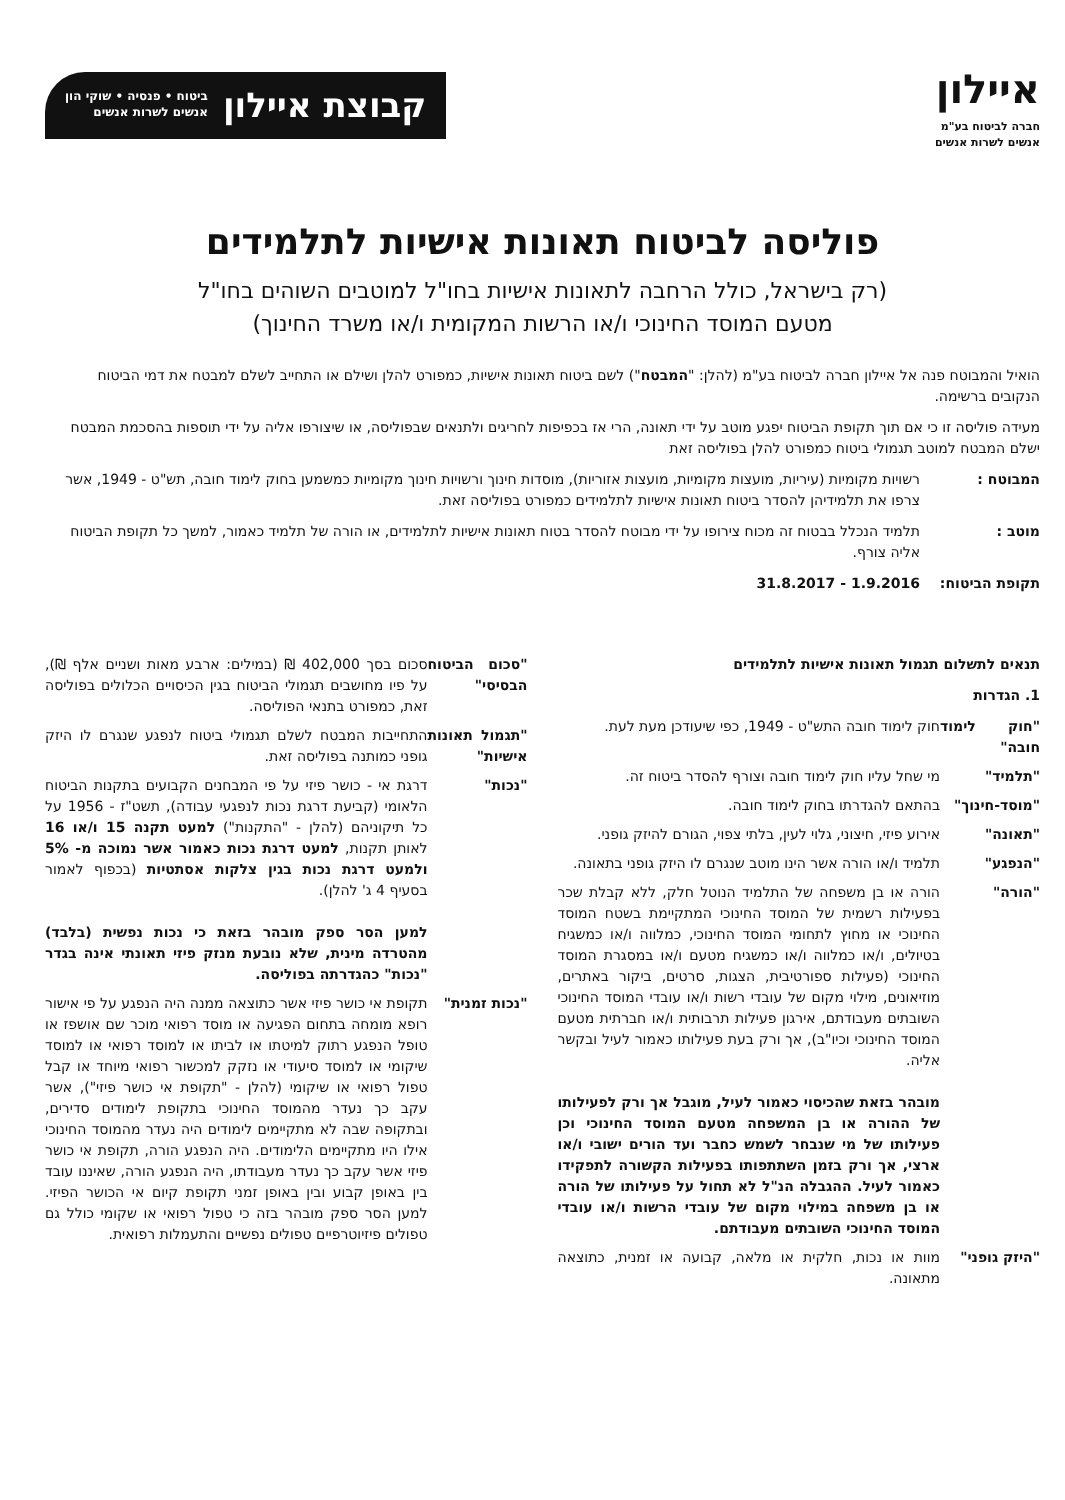איילון
חברה לביטוח בע"מ
אנשים לשרות אנשים
קבוצת איילון
ביטוח • פנסיה • שוקי הון
אנשים לשרות אנשים
פוליסה לביטוח תאונות אישיות לתלמידים
(רק בישראל, כולל הרחבה לתאונות אישיות בחו"ל למוטבים השוהים בחו"ל
מטעם המוסד החינוכי ו/או הרשות המקומית ו/או משרד החינוך)
הואיל והמבוטח פנה אל איילון חברה לביטוח בע"מ (להלן: "המבטח") לשם ביטוח תאונות אישיות, כמפורט להלן ושילם או התחייב לשלם למבטח את דמי הביטוח הנקובים ברשימה.
מעידה פוליסה זו כי אם תוך תקופת הביטוח יפגע מוטב על ידי תאונה, הרי אז בכפיפות לחריגים ולתנאים שבפוליסה, או שיצורפו אליה על ידי תוספות בהסכמת המבטח ישלם המבטח למוטב תגמולי ביטוח כמפורט להלן בפוליסה זאת
המבוטח : רשויות מקומיות (עיריות, מועצות מקומיות, מועצות אזוריות), מוסדות חינוך ורשויות חינוך מקומיות כמשמען בחוק לימוד חובה, תש"ט - 1949, אשר צרפו את תלמידיהן להסדר ביטוח תאונות אישיות לתלמידים כמפורט בפוליסה זאת.
מוטב : תלמיד הנכלל בבטוח זה מכוח צירופו על ידי מבוטח להסדר בטוח תאונות אישיות לתלמידים, או הורה של תלמיד כאמור, למשך כל תקופת הביטוח אליה צורף.
תקופת הביטוח: 1.9.2016 - 31.8.2017
תנאים לתשלום תגמול תאונות אישיות לתלמידים
1. הגדרות
"חוק לימוד חובה"
חוק לימוד חובה התש"ט - 1949, כפי שיעודכן מעת לעת.
"תלמיד" מי שחל עליו חוק לימוד חובה וצורף להסדר ביטוח זה.
"מוסד-חינוך"
בהתאם להגדרתו בחוק לימוד חובה.
"תאונה" אירוע פיזי, חיצוני, גלוי לעין, בלתי צפוי, הגורם להיזק גופני.
"הנפגע" תלמיד ו/או הורה אשר הינו מוטב שנגרם לו היזק גופני בתאונה.
"הורה" הורה או בן משפחה של התלמיד הנוטל חלק, ללא קבלת שכר בפעילות רשמית של המוסד החינוכי המתקיימת בשטח המוסד החינוכי או מחוץ לתחומי המוסד החינוכי, כמלווה ו/או כמשגיח בטיולים, ו/או כמלווה ו/או כמשגיח מטעם ו/או במסגרת המוסד החינוכי (פעילות ספורטיבית, הצגות, סרטים, ביקור באתרים, מוזיאונים, מילוי מקום של עובדי רשות ו/או עובדי המוסד החינוכי השובתים מעבודתם, אירגון פעילות תרבותית ו/או חברתית מטעם המוסד החינוכי וכיו"ב), אך ורק בעת פעילותו כאמור לעיל ובקשר אליה.
מובהר בזאת שהכיסוי כאמור לעיל, מוגבל אך ורק לפעילותו של ההורה או בן המשפחה מטעם המוסד החינוכי וכן פעילותו של מי שנבחר לשמש כחבר ועד הורים ישובי ו/או ארצי, אך ורק בזמן השתתפותו בפעילות הקשורה לתפקידו כאמור לעיל. ההגבלה הנ"ל לא תחול על פעילותו של הורה או בן משפחה במילוי מקום של עובדי הרשות ו/או עובדי המוסד החינוכי השובתים מעבודתם.
"היזק גופני"
מוות או נכות, חלקית או מלאה, קבועה או זמנית, כתוצאה מתאונה.
"סכום הביטוח הבסיסי"
סכום בסך 402,000 ₪ (במילים: ארבע מאות ושניים אלף ₪), על פיו מחושבים תגמולי הביטוח בגין הכיסויים הכלולים בפוליסה זאת, כמפורט בתנאי הפוליסה.
"תגמול תאונות אישיות"
התחייבות המבטח לשלם תגמולי ביטוח לנפגע שנגרם לו היזק גופני כמותנה בפוליסה זאת.
"נכות" דרגת אי - כושר פיזי על פי המבחנים הקבועים בתקנות הביטוח הלאומי (קביעת דרגת נכות לנפגעי עבודה), תשט"ז - 1956 על כל תיקוניהם (להלן - "התקנות") למעט תקנה 15 ו/או 16 לאותן תקנות, למעט דרגת נכות כאמור אשר נמוכה מ- 5% ולמעט דרגת נכות בגין צלקות אסתטיות (בכפוף לאמור בסעיף 4 ג' להלן).
למען הסר ספק מובהר בזאת כי נכות נפשית (בלבד) מהטרדה מינית, שלא נובעת מנזק פיזי תאונתי אינה בגדר "נכות" כהגדרתה בפוליסה.
"נכות זמנית"
תקופת אי כושר פיזי אשר כתוצאה ממנה היה הנפגע על פי אישור רופא מומחה בתחום הפגיעה או מוסד רפואי מוכר שם אושפז או טופל הנפגע רתוק למיטתו או לביתו או למוסד רפואי או למוסד שיקומי או למוסד סיעודי או נזקק למכשור רפואי מיוחד או קבל טפול רפואי או שיקומי (להלן - "תקופת אי כושר פיזי"), אשר עקב כך נעדר מהמוסד החינוכי בתקופת לימודים סדירים, ובתקופה שבה לא מתקיימים לימודים היה נעדר מהמוסד החינוכי אילו היו מתקיימים הלימודים. היה הנפגע הורה, תקופת אי כושר פיזי אשר עקב כך נעדר מעבודתו, היה הנפגע הורה, שאיננו עובד בין באופן קבוע ובין באופן זמני תקופת קיום אי הכושר הפיזי. למען הסר ספק מובהר בזה כי טפול רפואי או שקומי כולל גם טפולים פיזיוטרפיים טפולים נפשיים והתעמלות רפואית.